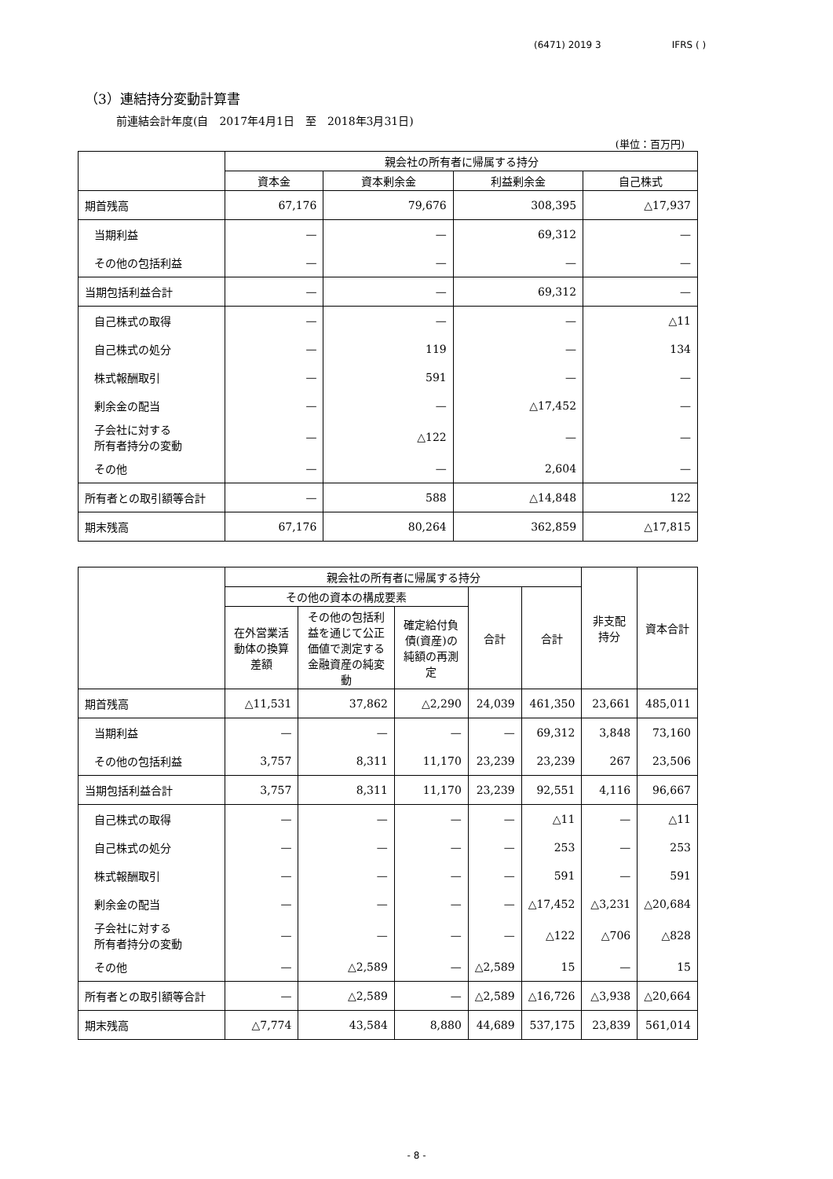(6471) 2019 3 IFRS ( )
（3）連結持分変動計算書
前連結会計年度(自　2017年4月1日　至　2018年3月31日)
(単位：百万円)
| | 親会社の所有者に帰属する持分 | | | |
| --- | --- | --- | --- | --- |
| | 資本金 | 資本剰余金 | 利益剰余金 | 自己株式 |
| 期首残高 | 67,176 | 79,676 | 308,395 | △17,937 |
| 当期利益 | — | — | 69,312 | — |
| その他の包括利益 | — | — | — | — |
| 当期包括利益合計 | — | — | 69,312 | — |
| 自己株式の取得 | — | — | — | △11 |
| 自己株式の処分 | — | 119 | — | 134 |
| 株式報酬取引 | — | 591 | — | — |
| 剰余金の配当 | — | — | △17,452 | — |
| 子会社に対する 所有者持分の変動 | — | △122 | — | — |
| その他 | — | — | 2,604 | — |
| 所有者との取引額等合計 | — | 588 | △14,848 | 122 |
| 期末残高 | 67,176 | 80,264 | 362,859 | △17,815 |
| | 親会社の所有者に帰属する持分 | | | | | 非支配持分 | 資本合計 |
| --- | --- | --- | --- | --- | --- | --- | --- |
| | その他の資本の構成要素 | | | 合計 | 合計 | | |
| | 在外営業活動体の換算差額 | その他の包括利益を通じて公正価値で測定する金融資産の純変動 | 確定給付負債(資産)の純額の再測定 | | | | |
| 期首残高 | △11,531 | 37,862 | △2,290 | 24,039 | 461,350 | 23,661 | 485,011 |
| 当期利益 | — | — | — | — | 69,312 | 3,848 | 73,160 |
| その他の包括利益 | 3,757 | 8,311 | 11,170 | 23,239 | 23,239 | 267 | 23,506 |
| 当期包括利益合計 | 3,757 | 8,311 | 11,170 | 23,239 | 92,551 | 4,116 | 96,667 |
| 自己株式の取得 | — | — | — | — | △11 | — | △11 |
| 自己株式の処分 | — | — | — | — | 253 | — | 253 |
| 株式報酬取引 | — | — | — | — | 591 | — | 591 |
| 剰余金の配当 | — | — | — | — | △17,452 | △3,231 | △20,684 |
| 子会社に対する 所有者持分の変動 | — | — | — | — | △122 | △706 | △828 |
| その他 | — | △2,589 | — | △2,589 | 15 | — | 15 |
| 所有者との取引額等合計 | — | △2,589 | — | △2,589 | △16,726 | △3,938 | △20,664 |
| 期末残高 | △7,774 | 43,584 | 8,880 | 44,689 | 537,175 | 23,839 | 561,014 |
- 8 -